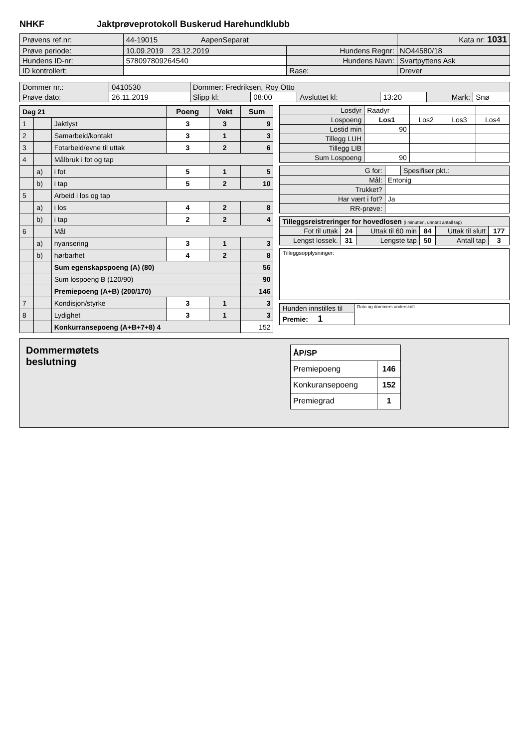NHKF Jaktprøveprotokoll Buskerud Harehundklubb
| Prøvens ref.nr: | 44-19015 AapenSeparat | | | Kata nr: 1031 |
| Prøve periode: | 10.09.2019 23.12.2019 | Hundens Regnr: | NO44580/18 | |
| Hundens ID-nr: | 578097809264540 | Hundens Navn: | Svartpyttens Ask | |
| ID kontrollert: | | Rase: | Drever | |
| Dommer nr.: | 0410530 | Dommer: Fredriksen, Roy Otto | | | | | |
| Prøve dato: | 26.11.2019 | Slipp kl: | 08:00 | Avsluttet kl: | 13:20 | Mark: | Snø |
| Dag 21 | | | Poeng | Vekt | Sum |
| 1 | | Jaktlyst | 3 | 3 | 9 |
| 2 | | Samarbeid/kontakt | 3 | 1 | 3 |
| 3 | | Fotarbeid/evne til uttak | 3 | 2 | 6 |
| 4 | | Målbruk i fot og tap | | | |
| | a) | i fot | 5 | 1 | 5 |
| | b) | i tap | 5 | 2 | 10 |
| 5 | | Arbeid i los og tap | | | |
| | a) | i los | 4 | 2 | 8 |
| | b) | i tap | 2 | 2 | 4 |
| 6 | | Mål | | | |
| | a) | nyansering | 3 | 1 | 3 |
| | b) | hørbarhet | 4 | 2 | 8 |
| | | Sum egenskapspoeng (A) (80) | | | 56 |
| | | Sum lospoeng B (120/90) | | | 90 |
| | | Premiepoeng (A+B) (200/170) | | | 146 |
| 7 | | Kondisjon/styrke | 3 | 1 | 3 |
| 8 | | Lydighet | 3 | 1 | 3 |
| | | Konkurransepoeng (A+B+7+8) 4 | | | 152 |
| Losdyr | Raadyr | | | |
| Lospoeng | Los1 | Los2 | Los3 | Los4 |
| Lostid min | 90 | | | |
| Tillegg LUH | | | | |
| Tillegg LIB | | | | |
| Sum Lospoeng | 90 | | | |
| G for: | | Spesifiser pkt.: |
| Mål: | Entonig | |
| Trukket? | | |
| Har vært i fot? | Ja | |
| RR-prøve: | | |
| Tilleggsreistreringer for hovedlosen (i minutter., unntatt antall tap) | | | | | |
| Fot til uttak | 24 | Uttak til 60 min | 84 | Uttak til slutt | 177 |
| Lengst lossek. | 31 | Lengste tap | 50 | Antall tap | 3 |
Tilleggsopplysninger:
| Hunden innstilles til | Dato og dommers underskrift |
| Premie: 1 | |
Dommermøtets
beslutning
| ÅP/SP | |
| Premiepoeng | 146 |
| Konkuransepoeng | 152 |
| Premiegrad | 1 |